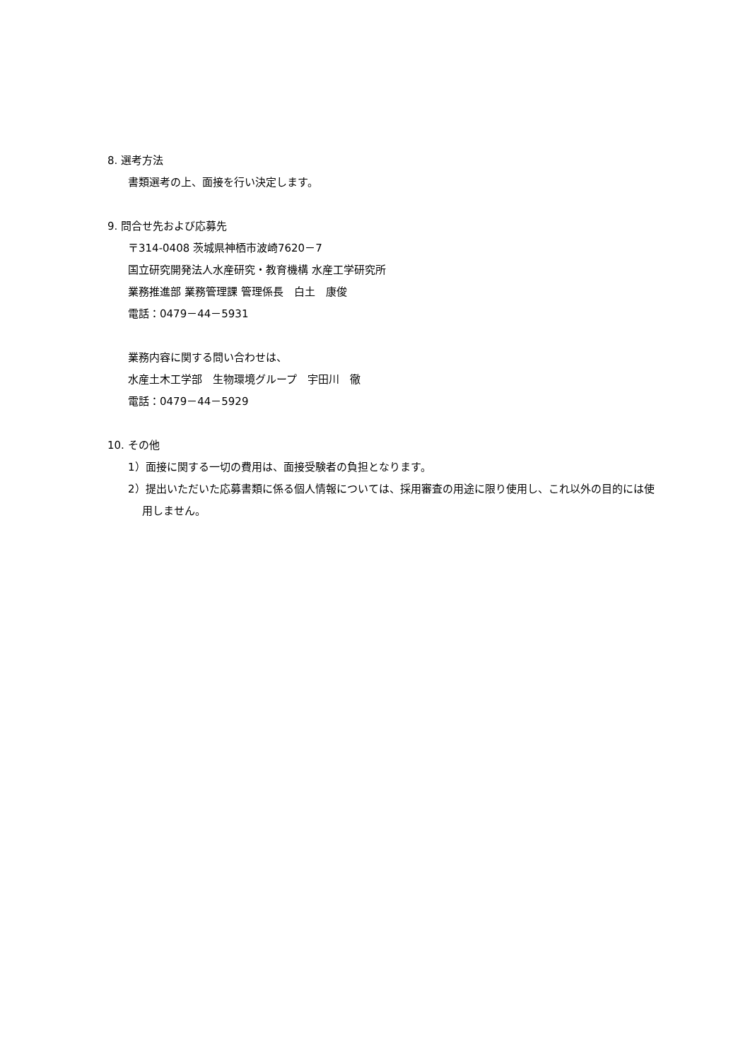8. 選考方法
書類選考の上、面接を行い決定します。
9. 問合せ先および応募先
〒314-0408 茨城県神栖市波崎7620－7
国立研究開発法人水産研究・教育機構 水産工学研究所
業務推進部 業務管理課 管理係長　白土　康俊
電話：0479－44－5931
業務内容に関する問い合わせは、
水産土木工学部　生物環境グループ　宇田川　徹
電話：0479－44－5929
10. その他
1）面接に関する一切の費用は、面接受験者の負担となります。
2）提出いただいた応募書類に係る個人情報については、採用審査の用途に限り使用し、これ以外の目的には使用しません。